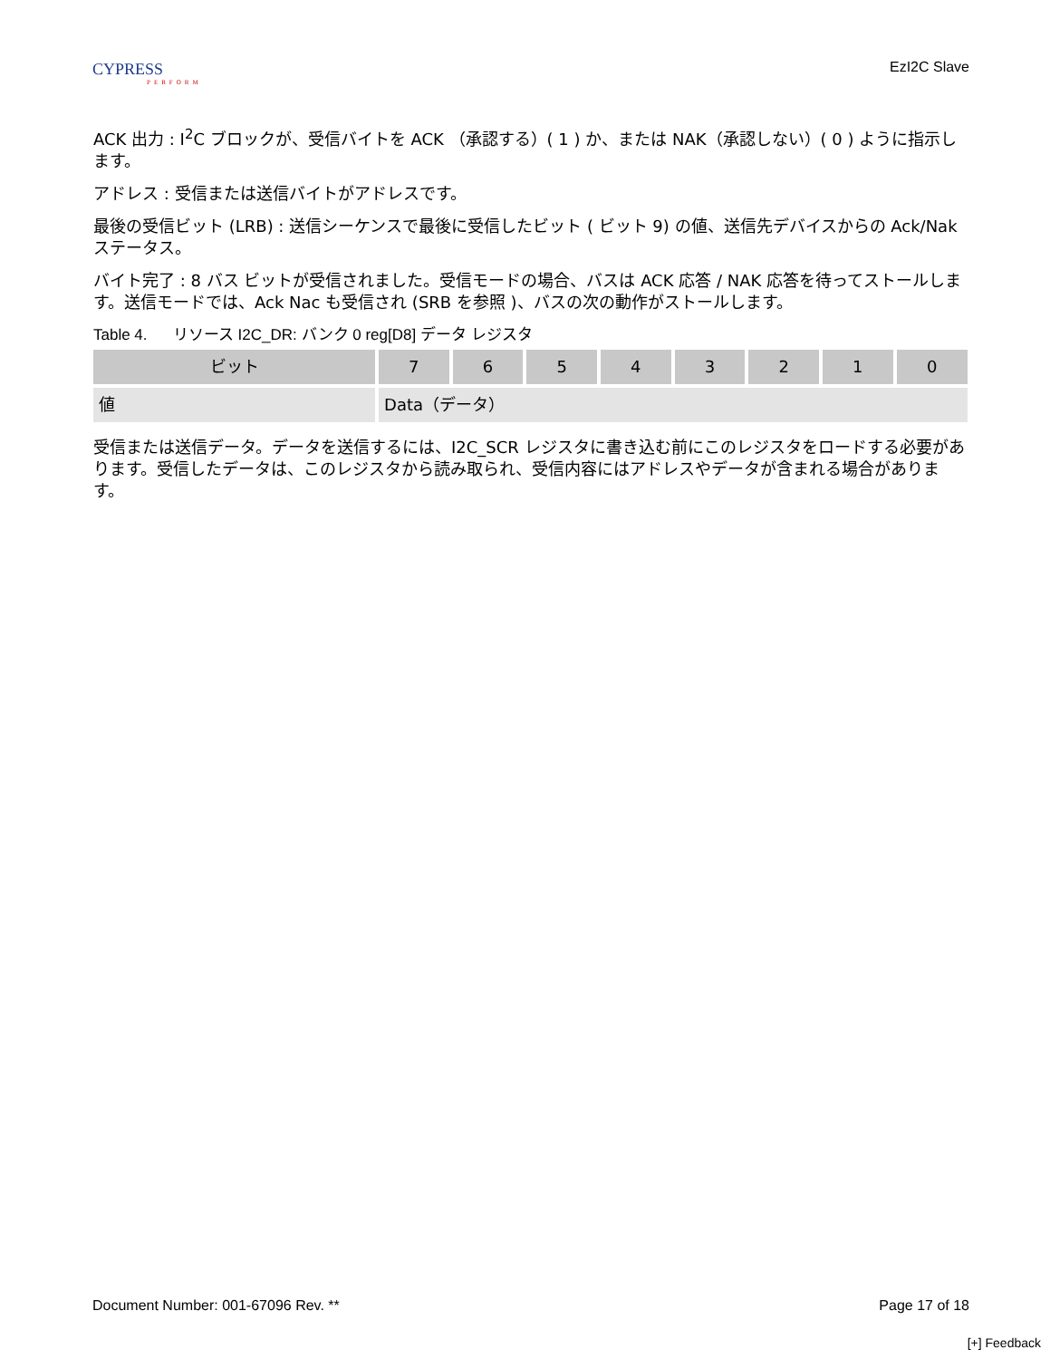CYPRESS
PERFORM
EzI2C Slave
ACK 出力 : I<sup>2</sup>C ブロックが、受信バイトを ACK （承認する）( 1 ) か、または NAK（承認しない）( 0 ) ように指示します。
アドレス : 受信または送信バイトがアドレスです。
最後の受信ビット (LRB) : 送信シーケンスで最後に受信したビット ( ビット 9) の値、送信先デバイスからの Ack/Nak ステータス。
バイト完了 : 8 バス ビットが受信されました。受信モードの場合、バスは ACK 応答 / NAK 応答を待ってストールします。送信モードでは、Ack Nac も受信され (SRB を参照 )、バスの次の動作がストールします。
Table 4. リソース I2C_DR: バンク 0 reg[D8] データ レジスタ
| ビット | 7 | 6 | 5 | 4 | 3 | 2 | 1 | 0 |
| --- | --- | --- | --- | --- | --- | --- | --- | --- |
| 値 | Data（データ） | | | | | | | |
受信または送信データ。データを送信するには、I2C_SCR レジスタに書き込む前にこのレジスタをロードする必要があります。受信したデータは、このレジスタから読み取られ、受信内容にはアドレスやデータが含まれる場合があります。
Document Number: 001-67096 Rev. ** Page 17 of 18
[+] Feedback